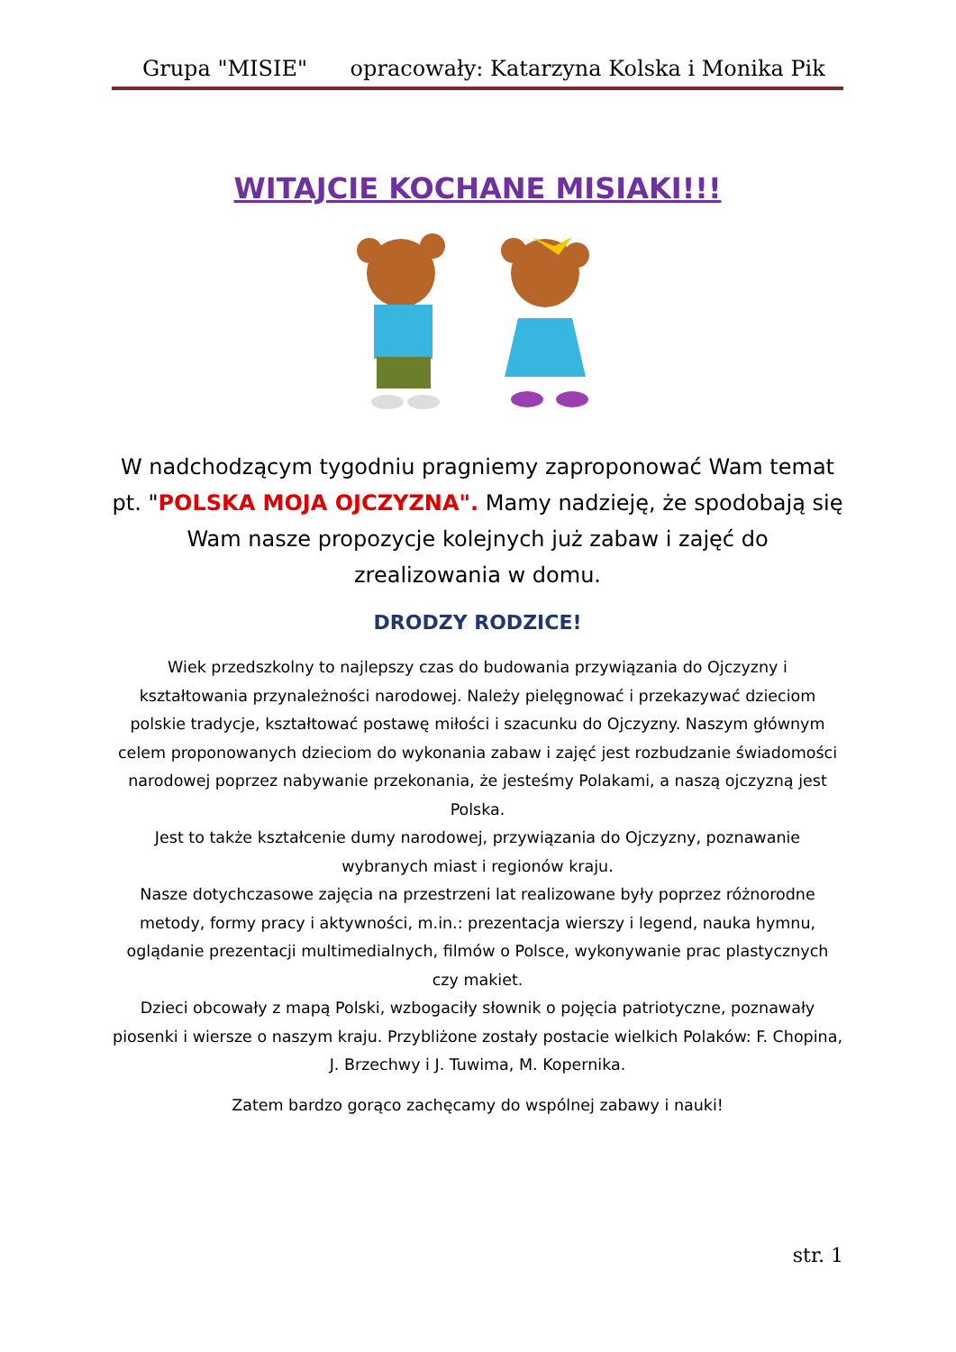Grupa "MISIE" opracowały: Katarzyna Kolska i Monika Pik
WITAJCIE KOCHANE MISIAKI!!!
W nadchodzącym tygodniu pragniemy zaproponować Wam temat pt. "POLSKA MOJA OJCZYZNA". Mamy nadzieję, że spodobają się Wam nasze propozycje kolejnych już zabaw i zajęć do zrealizowania w domu.
DRODZY RODZICE!
Wiek przedszkolny to najlepszy czas do budowania przywiązania do Ojczyzny i kształtowania przynależności narodowej. Należy pielęgnować i przekazywać dzieciom polskie tradycje, kształtować postawę miłości i szacunku do Ojczyzny. Naszym głównym celem proponowanych dzieciom do wykonania zabaw i zajęć jest rozbudzanie świadomości narodowej poprzez nabywanie przekonania, że jesteśmy Polakami, a naszą ojczyzną jest Polska.
Jest to także kształcenie dumy narodowej, przywiązania do Ojczyzny, poznawanie wybranych miast i regionów kraju.
Nasze dotychczasowe zajęcia na przestrzeni lat realizowane były poprzez różnorodne metody, formy pracy i aktywności, m.in.: prezentacja wierszy i legend, nauka hymnu, oglądanie prezentacji multimedialnych, filmów o Polsce, wykonywanie prac plastycznych czy makiet.
Dzieci obcowały z mapą Polski, wzbogaciły słownik o pojęcia patriotyczne, poznawały piosenki i wiersze o naszym kraju. Przybliżone zostały postacie wielkich Polaków: F. Chopina, J. Brzechwy i J. Tuwima, M. Kopernika.
Zatem bardzo gorąco zachęcamy do wspólnej zabawy i nauki!
str. 1